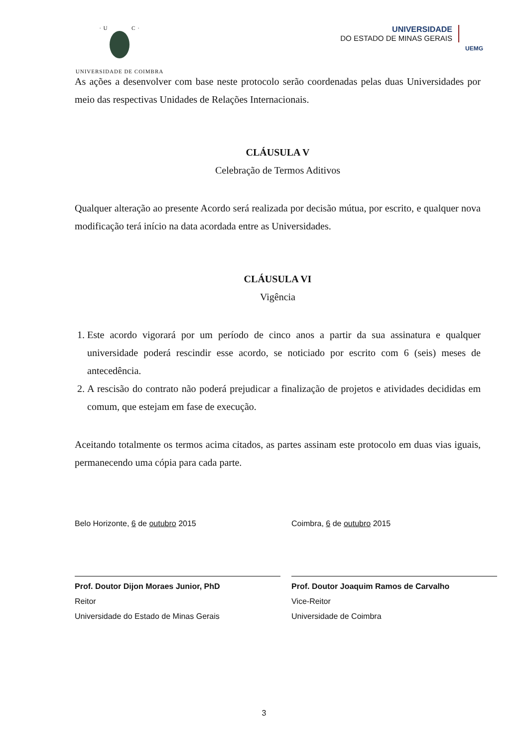· U C ·
UNIVERSIDADE DE COIMBRA
UNIVERSIDADE
DO ESTADO DE MINAS GERAIS
UEMG
As ações a desenvolver com base neste protocolo serão coordenadas pelas duas Universidades por meio das respectivas Unidades de Relações Internacionais.
CLÁUSULA V
Celebração de Termos Aditivos
Qualquer alteração ao presente Acordo será realizada por decisão mútua, por escrito, e qualquer nova modificação terá início na data acordada entre as Universidades.
CLÁUSULA VI
Vigência
1. Este acordo vigorará por um período de cinco anos a partir da sua assinatura e qualquer universidade poderá rescindir esse acordo, se noticiado por escrito com 6 (seis) meses de antecedência.
2. A rescisão do contrato não poderá prejudicar a finalização de projetos e atividades decididas em comum, que estejam em fase de execução.
Aceitando totalmente os termos acima citados, as partes assinam este protocolo em duas vias iguais, permanecendo uma cópia para cada parte.
Belo Horizonte, 6 de outubro 2015
Prof. Doutor Dijon Moraes Junior, PhD
Reitor
Universidade do Estado de Minas Gerais
Coimbra, 6 de outubro 2015
Prof. Doutor Joaquim Ramos de Carvalho
Vice-Reitor
Universidade de Coimbra
3